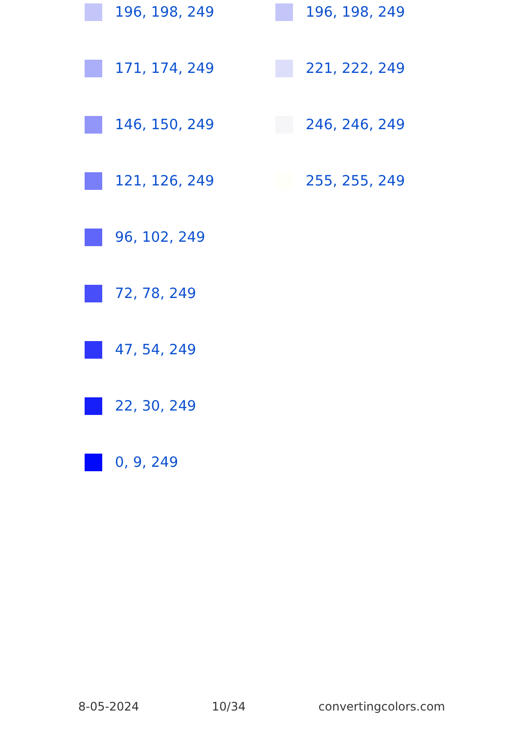196, 198, 249
171, 174, 249
146, 150, 249
121, 126, 249
96, 102, 249
72, 78, 249
47, 54, 249
22, 30, 249
0, 9, 249
196, 198, 249
221, 222, 249
246, 246, 249
255, 255, 249
8-05-2024 10/34 convertingcolors.com